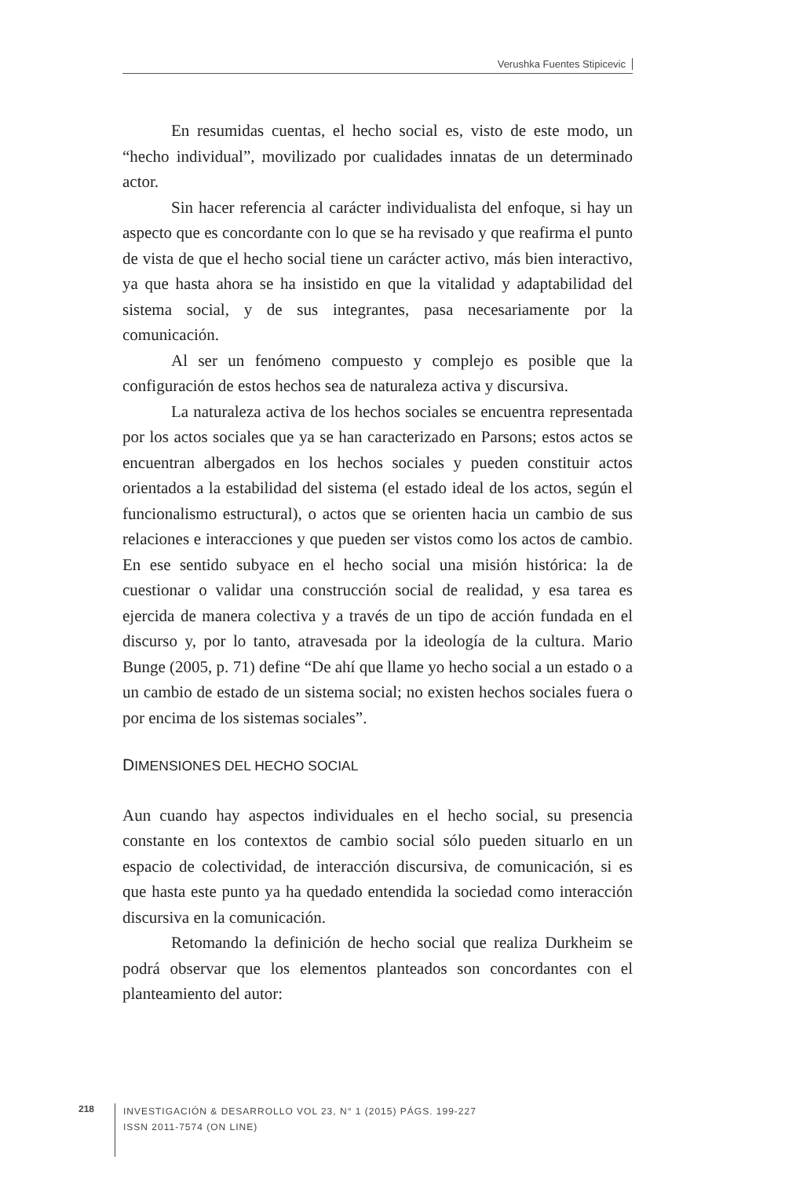Verushka Fuentes Stipicevic
En resumidas cuentas, el hecho social es, visto de este modo, un “hecho individual”, movilizado por cualidades innatas de un determinado actor.
Sin hacer referencia al carácter individualista del enfoque, si hay un aspecto que es concordante con lo que se ha revisado y que reafirma el punto de vista de que el hecho social tiene un carácter activo, más bien interactivo, ya que hasta ahora se ha insistido en que la vitalidad y adaptabilidad del sistema social, y de sus integrantes, pasa necesariamente por la comunicación.
Al ser un fenómeno compuesto y complejo es posible que la configuración de estos hechos sea de naturaleza activa y discursiva.
La naturaleza activa de los hechos sociales se encuentra representada por los actos sociales que ya se han caracterizado en Parsons; estos actos se encuentran albergados en los hechos sociales y pueden constituir actos orientados a la estabilidad del sistema (el estado ideal de los actos, según el funcionalismo estructural), o actos que se orienten hacia un cambio de sus relaciones e interacciones y que pueden ser vistos como los actos de cambio. En ese sentido subyace en el hecho social una misión histórica: la de cuestionar o validar una construcción social de realidad, y esa tarea es ejercida de manera colectiva y a través de un tipo de acción fundada en el discurso y, por lo tanto, atravesada por la ideología de la cultura. Mario Bunge (2005, p. 71) define “De ahí que llame yo hecho social a un estado o a un cambio de estado de un sistema social; no existen hechos sociales fuera o por encima de los sistemas sociales”.
DIMENSIONES DEL HECHO SOCIAL
Aun cuando hay aspectos individuales en el hecho social, su presencia constante en los contextos de cambio social sólo pueden situarlo en un espacio de colectividad, de interacción discursiva, de comunicación, si es que hasta este punto ya ha quedado entendida la sociedad como interacción discursiva en la comunicación.
Retomando la definición de hecho social que realiza Durkheim se podrá observar que los elementos planteados son concordantes con el planteamiento del autor:
218
INVESTIGACIÓN & DESARROLLO VOL 23, N° 1 (2015) PÁGS. 199-227
ISSN 2011-7574 (ON LINE)